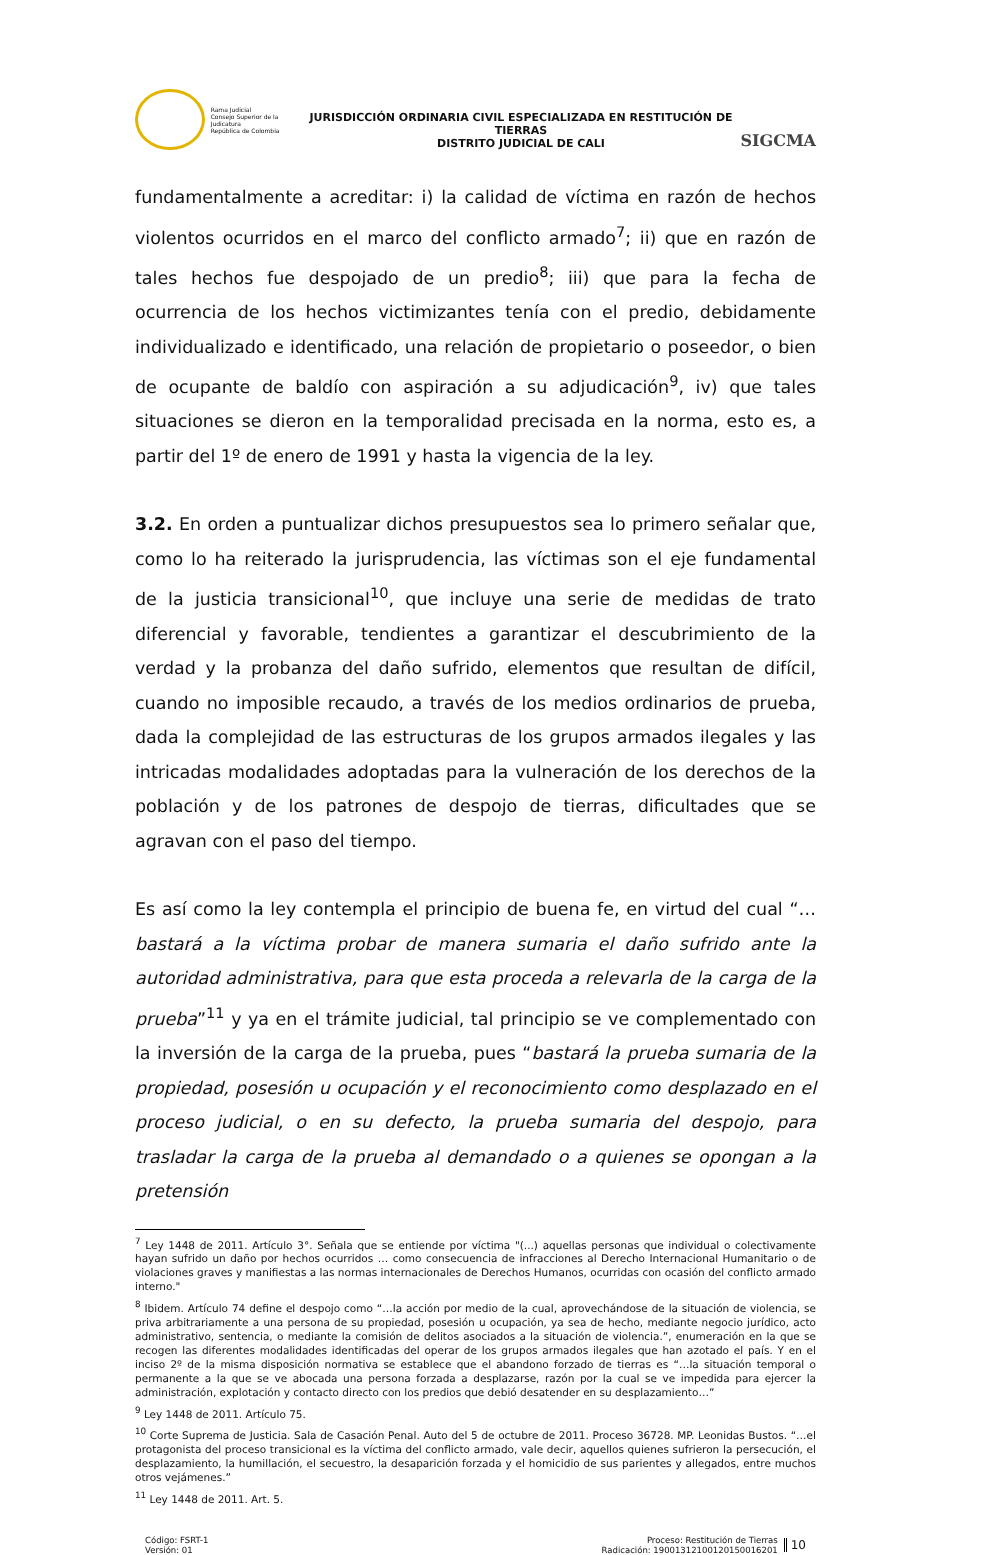Rama Judicial
Consejo Superior de la Judicatura
República de Colombia
JURISDICCIÓN ORDINARIA CIVIL ESPECIALIZADA EN RESTITUCIÓN DE TIERRAS
DISTRITO JUDICIAL DE CALI
SIGCMA
fundamentalmente a acreditar: i) la calidad de víctima en razón de hechos violentos ocurridos en el marco del conflicto armado<sup>7</sup>; ii) que en razón de tales hechos fue despojado de un predio<sup>8</sup>; iii) que para la fecha de ocurrencia de los hechos victimizantes tenía con el predio, debidamente individualizado e identificado, una relación de propietario o poseedor, o bien de ocupante de baldío con aspiración a su adjudicación<sup>9</sup>, iv) que tales situaciones se dieron en la temporalidad precisada en la norma, esto es, a partir del 1º de enero de 1991 y hasta la vigencia de la ley.
3.2. En orden a puntualizar dichos presupuestos sea lo primero señalar que, como lo ha reiterado la jurisprudencia, las víctimas son el eje fundamental de la justicia transicional<sup>10</sup>, que incluye una serie de medidas de trato diferencial y favorable, tendientes a garantizar el descubrimiento de la verdad y la probanza del daño sufrido, elementos que resultan de difícil, cuando no imposible recaudo, a través de los medios ordinarios de prueba, dada la complejidad de las estructuras de los grupos armados ilegales y las intricadas modalidades adoptadas para la vulneración de los derechos de la población y de los patrones de despojo de tierras, dificultades que se agravan con el paso del tiempo.
Es así como la ley contempla el principio de buena fe, en virtud del cual “…bastará a la víctima probar de manera sumaria el daño sufrido ante la autoridad administrativa, para que esta proceda a relevarla de la carga de la prueba”<sup>11</sup> y ya en el trámite judicial, tal principio se ve complementado con la inversión de la carga de la prueba, pues “bastará la prueba sumaria de la propiedad, posesión u ocupación y el reconocimiento como desplazado en el proceso judicial, o en su defecto, la prueba sumaria del despojo, para trasladar la carga de la prueba al demandado o a quienes se opongan a la pretensión
<sup>7</sup> Ley 1448 de 2011. Artículo 3°. Señala que se entiende por víctima "(...) aquellas personas que individual o colectivamente hayan sufrido un daño por hechos ocurridos … como consecuencia de infracciones al Derecho Internacional Humanitario o de violaciones graves y manifiestas a las normas internacionales de Derechos Humanos, ocurridas con ocasión del conflicto armado interno."
<sup>8</sup> Ibidem. Artículo 74 define el despojo como “…la acción por medio de la cual, aprovechándose de la situación de violencia, se priva arbitrariamente a una persona de su propiedad, posesión u ocupación, ya sea de hecho, mediante negocio jurídico, acto administrativo, sentencia, o mediante la comisión de delitos asociados a la situación de violencia.”, enumeración en la que se recogen las diferentes modalidades identificadas del operar de los grupos armados ilegales que han azotado el país. Y en el inciso 2º de la misma disposición normativa se establece que el abandono forzado de tierras es “…la situación temporal o permanente a la que se ve abocada una persona forzada a desplazarse, razón por la cual se ve impedida para ejercer la administración, explotación y contacto directo con los predios que debió desatender en su desplazamiento…”
<sup>9</sup> Ley 1448 de 2011. Artículo 75.
<sup>10</sup> Corte Suprema de Justicia. Sala de Casación Penal. Auto del 5 de octubre de 2011. Proceso 36728. MP. Leonidas Bustos. “…el protagonista del proceso transicional es la víctima del conflicto armado, vale decir, aquellos quienes sufrieron la persecución, el desplazamiento, la humillación, el secuestro, la desaparición forzada y el homicidio de sus parientes y allegados, entre muchos otros vejámenes.”
<sup>11</sup> Ley 1448 de 2011. Art. 5.
Código: FSRT-1
Versión: 01
Proceso: Restitución de Tierras
Radicación: 19001312100120150016201
10